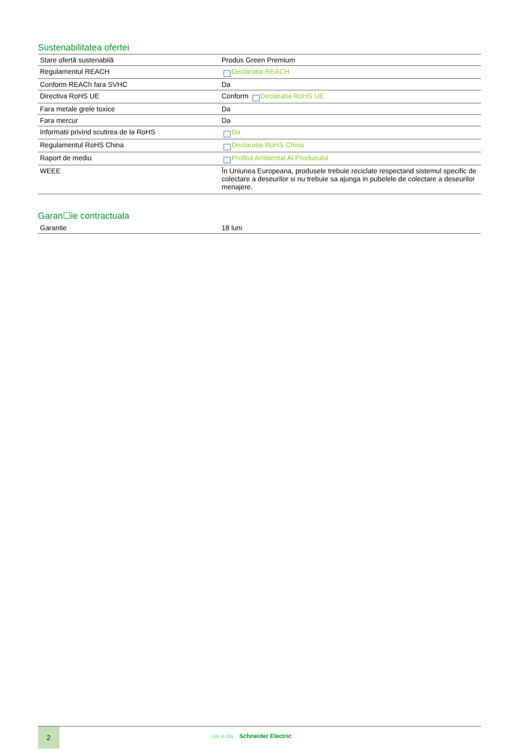Sustenabilitatea ofertei
| Stare ofertă sustenabilă | Produs Green Premium |
| Regulamentul REACH | Declaratia REACH |
| Conform REACh fara SVHC | Da |
| Directiva RoHS UE | Conform Declaratia RoHS UE |
| Fara metale grele toxice | Da |
| Fara mercur | Da |
| Informatii privind scutirea de la RoHS | Da |
| Regulamentul RoHS China | Declaratia RoHS China |
| Raport de mediu | Profilul Ambiental Al Produsului |
| WEEE | În Uniunea Europeana, produsele trebuie reciclate respectand sistemul specific de colectare a deseurilor si nu trebuie sa ajunga in pubelele de colectare a deseurilor menajere. |
Garan☐ie contractuala
| Garantie | 18 luni |
2
Life Is On Schneider Electric